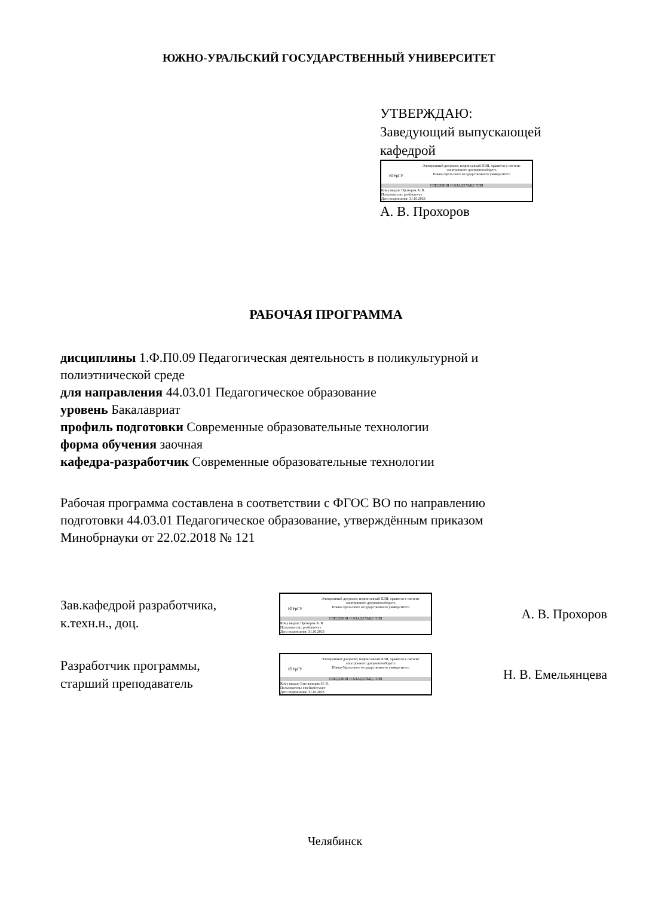ЮЖНО-УРАЛЬСКИЙ ГОСУДАРСТВЕННЫЙ УНИВЕРСИТЕТ
УТВЕРЖДАЮ:
Заведующий выпускающей
кафедрой
ЮУрГУ
Электронный документ, подписанный ПЭП, хранится в системе
электронного документооборота
Южно-Уральского государственного университета
СВЕДЕНИЯ О ВЛАДЕЛЬЦЕ ПЭП
Кому выдан: Прохоров А. В.
Пользователь: prokhorovav
Дата подписания: 31.10.2023
А. В. Прохоров
РАБОЧАЯ ПРОГРАММА
дисциплины 1.Ф.П0.09 Педагогическая деятельность в поликультурной и полиэтнической среде
для направления 44.03.01 Педагогическое образование
уровень Бакалавриат
профиль подготовки Современные образовательные технологии
форма обучения заочная
кафедра-разработчик Современные образовательные технологии
Рабочая программа составлена в соответствии с ФГОС ВО по направлению подготовки 44.03.01 Педагогическое образование, утверждённым приказом Минобрнауки от 22.02.2018 № 121
Зав.кафедрой разработчика,
к.техн.н., доц.
ЮУрГУ
Электронный документ, подписанный ПЭП, хранится в системе
электронного документооборота
Южно-Уральского государственного университета
СВЕДЕНИЯ О ВЛАДЕЛЬЦЕ ПЭП
Кому выдан: Прохоров А. В.
Пользователь: prokhorovav
Дата подписания: 31.10.2023
А. В. Прохоров
Разработчик программы,
старший преподаватель
ЮУрГУ
Электронный документ, подписанный ПЭП, хранится в системе
электронного документооборота
Южно-Уральского государственного университета
СВЕДЕНИЯ О ВЛАДЕЛЬЦЕ ПЭП
Кому выдан: Емельянцева Н. В.
Пользователь: emeliantcevanv
Дата подписания: 31.10.2023
Н. В. Емельянцева
Челябинск